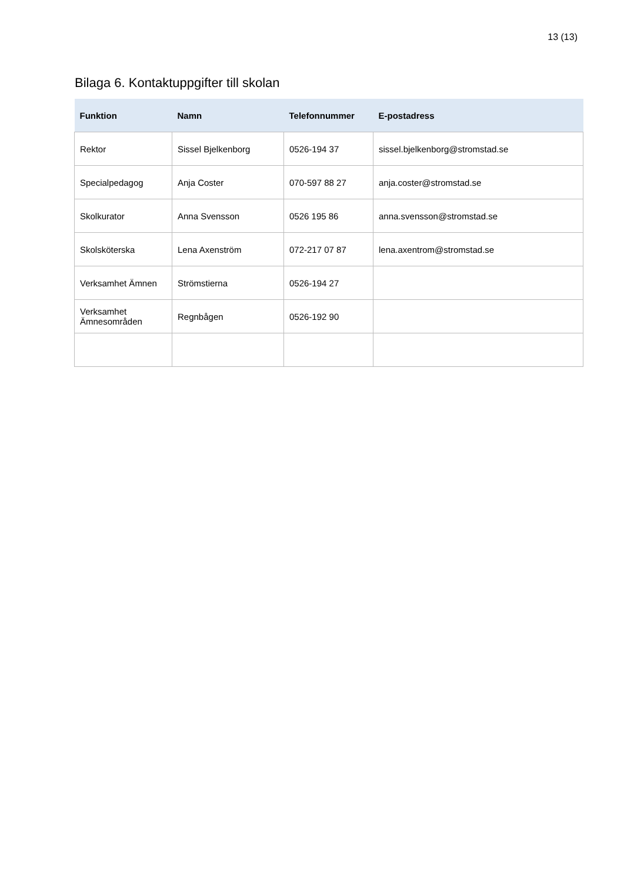13 (13)
Bilaga 6. Kontaktuppgifter till skolan
| Funktion | Namn | Telefonnummer | E-postadress |
| --- | --- | --- | --- |
| Rektor | Sissel Bjelkenborg | 0526-194 37 | sissel.bjelkenborg@stromstad.se |
| Specialpedagog | Anja Coster | 070-597 88 27 | anja.coster@stromstad.se |
| Skolkurator | Anna Svensson | 0526 195 86 | anna.svensson@stromstad.se |
| Skolsköterska | Lena Axenström | 072-217 07 87 | lena.axentrom@stromstad.se |
| Verksamhet Ämnen | Strömstierna | 0526-194 27 | |
| Verksamhet Ämnesområden | Regnbågen | 0526-192 90 | |